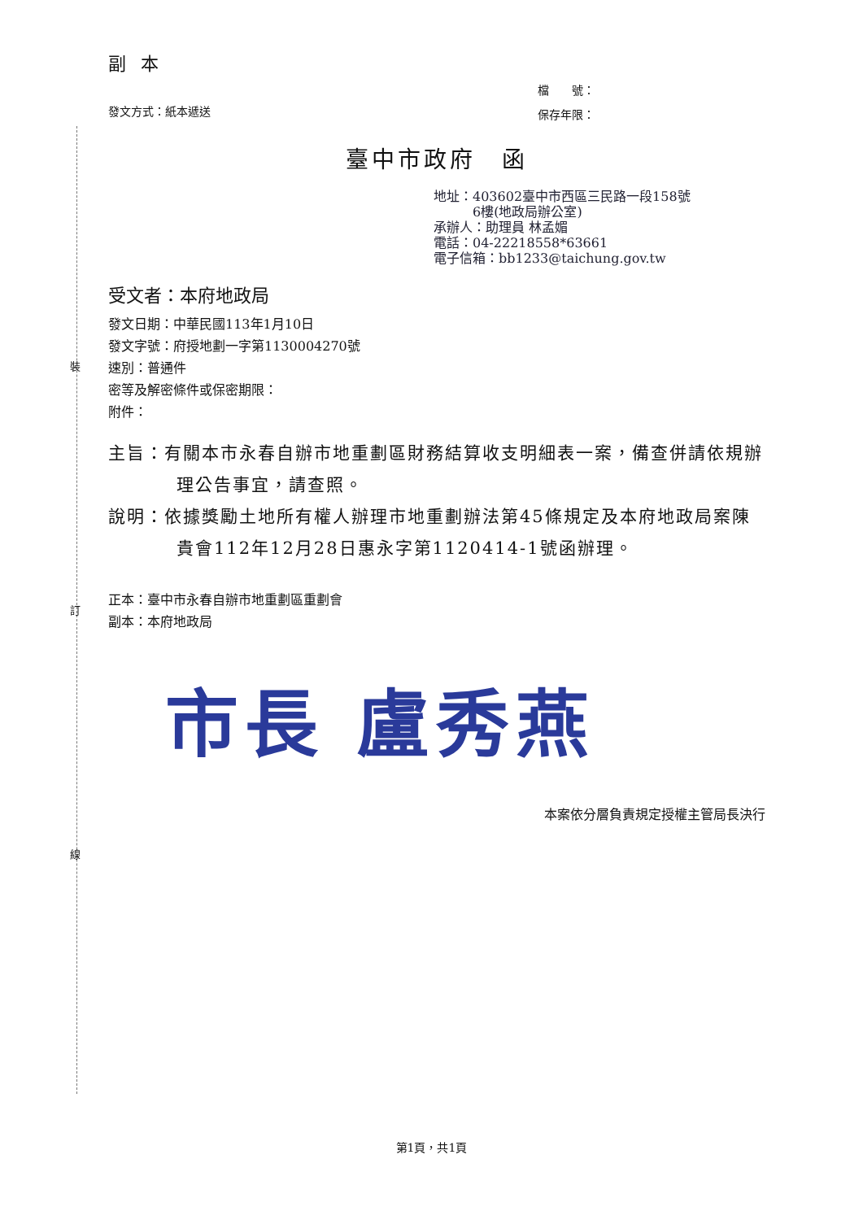副本
發文方式：紙本遞送
檔　　號：
保存年限：
臺中市政府　函
地址：403602臺中市西區三民路一段158號
　　　6樓(地政局辦公室)
承辦人：助理員 林孟媚
電話：04-22218558*63661
電子信箱：bb1233@taichung.gov.tw
受文者：本府地政局
發文日期：中華民國113年1月10日
發文字號：府授地劃一字第1130004270號
速別：普通件
密等及解密條件或保密期限：
附件：
主旨：有關本市永春自辦市地重劃區財務結算收支明細表一案，備查併請依規辦理公告事宜，請查照。
說明：依據獎勵土地所有權人辦理市地重劃辦法第45條規定及本府地政局案陳貴會112年12月28日惠永字第1120414-1號函辦理。
正本：臺中市永春自辦市地重劃區重劃會
副本：本府地政局
市長 盧秀燕
本案依分層負責規定授權主管局長決行
裝
訂
線
第1頁，共1頁